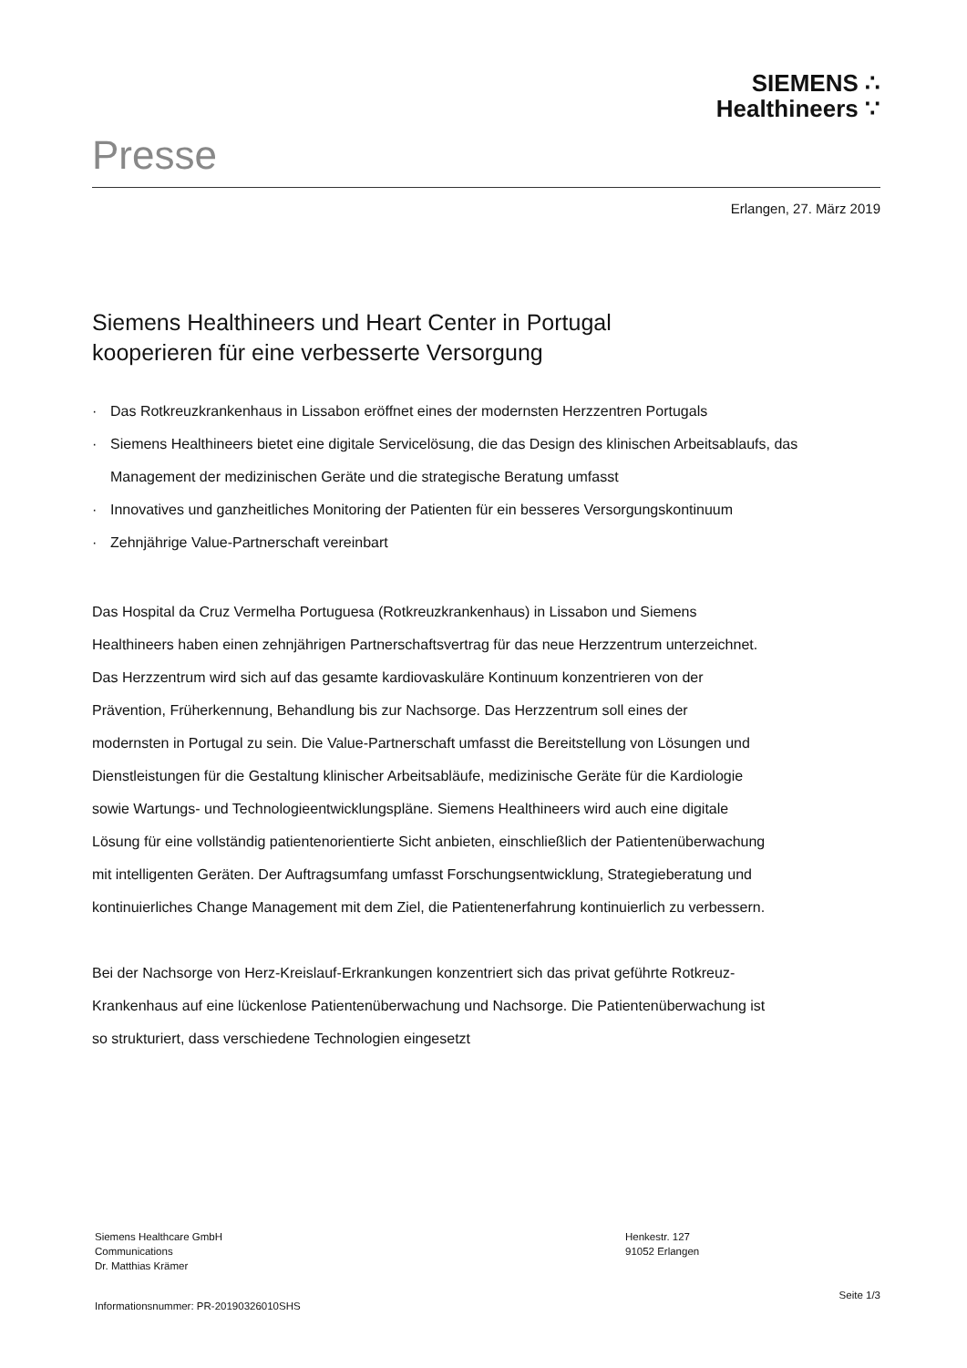Presse
SIEMENS ∴
Healthineers ∵
Erlangen, 27. März 2019
Siemens Healthineers und Heart Center in Portugal
kooperieren für eine verbesserte Versorgung
· Das Rotkreuzkrankenhaus in Lissabon eröffnet eines der modernsten Herzzentren Portugals
· Siemens Healthineers bietet eine digitale Servicelösung, die das Design des klinischen Arbeitsablaufs, das Management der medizinischen Geräte und die strategische Beratung umfasst
· Innovatives und ganzheitliches Monitoring der Patienten für ein besseres Versorgungskontinuum
· Zehnjährige Value-Partnerschaft vereinbart
Das Hospital da Cruz Vermelha Portuguesa (Rotkreuzkrankenhaus) in Lissabon und Siemens Healthineers haben einen zehnjährigen Partnerschaftsvertrag für das neue Herzzentrum unterzeichnet. Das Herzzentrum wird sich auf das gesamte kardiovaskuläre Kontinuum konzentrieren von der Prävention, Früherkennung, Behandlung bis zur Nachsorge. Das Herzzentrum soll eines der modernsten in Portugal zu sein. Die Value-Partnerschaft umfasst die Bereitstellung von Lösungen und Dienstleistungen für die Gestaltung klinischer Arbeitsabläufe, medizinische Geräte für die Kardiologie sowie Wartungs- und Technologieentwicklungspläne. Siemens Healthineers wird auch eine digitale Lösung für eine vollständig patientenorientierte Sicht anbieten, einschließlich der Patientenüberwachung mit intelligenten Geräten. Der Auftragsumfang umfasst Forschungsentwicklung, Strategieberatung und kontinuierliches Change Management mit dem Ziel, die Patientenerfahrung kontinuierlich zu verbessern.
Bei der Nachsorge von Herz-Kreislauf-Erkrankungen konzentriert sich das privat geführte Rotkreuz-Krankenhaus auf eine lückenlose Patientenüberwachung und Nachsorge. Die Patientenüberwachung ist so strukturiert, dass verschiedene Technologien eingesetzt
Siemens Healthcare GmbH
Communications
Dr. Matthias Krämer
Henkestr. 127
91052 Erlangen
Informationsnummer: PR-20190326010SHS
Seite 1/3